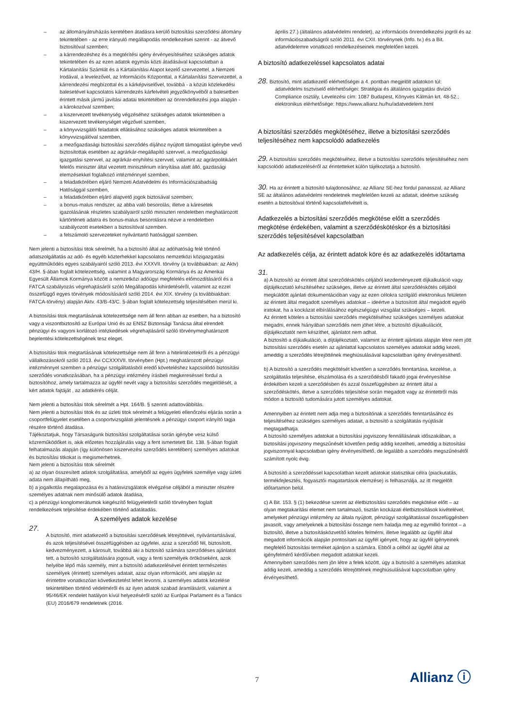– az állományátruházás keretében átadásra kerülő biztosítási szerződési állomány tekintetében - az erre irányuló megállapodás rendelkezései szerint - az átvevő biztosítóval szemben;
– a kárrendezéshez és a megtérítési igény érvényesítéséhez szükséges adatok tekintetében és az ezen adatok egymás közti átadásával kapcsolatban a Kártalanítási Számlát és a Kártalanítási Alapot kezelő szervezettel, a Nemzeti Irodával, a levelezővel, az Információs Központtal, a Kártalanítási Szervezettel, a kárrendezési megbízottal és a kárképviselővel, továbbá - a közúti közlekedési balesetével kapcsolatos kárrendezés kárfelvételi jegyzőkönyvéből a balesetben érintett másik jármű javítási adatai tekintetében az önrendelkezési joga alapján - a károkozóval szemben;
– a kiszervezett tevékenység végzéséhez szükséges adatok tekintetében a kiszervezett tevékenységet végzővel szemben,
– a könyvvizsgálói feladatok ellátásához szükséges adatok tekintetében a könyvvizsgálóval szemben,
– a mezőgazdasági biztosítási szerződés díjához nyújtott támogatást igénybe vevő biztosítottak esetében az agrárkár-megállapító szervvel, a mezőgazdasági igazgatási szervvel, az agrárkár-enyhítési szervvel, valamint az agrárpolitikáért felelős miniszter által vezetett minisztérium irányítása alatt álló, gazdasági elemzésekkel foglalkozó intézménnyel szemben,
– a feladatkörében eljáró Nemzeti Adatvédelmi és Információszabadság Hatósággal szemben,
– a feladatkörében eljáró alapvető jogok biztosával szemben;
– a bonus-malus rendszer, az abba való besorolás, illetve a káresetek igazolásának részletes szabályairól szóló miniszteri rendeletben meghatározott kártörténeti adatra és bonus-malus besorolásra nézve a rendeletben szabályozott esetekben a biztosítóval szemben.
– a felszámoló szervezeteket nyilvántartó hatósággal szemben.
Nem jelenti a biztosítási titok sérelmét, ha a biztosító által az adóhatóság felé történő adatszolgáltatás az adó- és egyéb közterhekkel kapcsolatos nemzetközi közigazgatási együttműködés egyes szabályairól szóló 2013. évi XXXVII. törvény (a továbbiakban: az Aktv) 43/H. §-ában foglalt kötelezettség, valamint a Magyarország Kormánya és az Amerikai Egyesült Államok Kormánya között a nemzetközi adóügyi megfelelés előmozdításáról és a FATCA szabályozás végrehajtásáról szóló Megállapodás kihirdetéséről, valamint az ezzel összefüggő egyes törvények módosításáról szóló 2014. évi XIX. törvény (a továbbiakban: FATCA-törvény) alapján Aktv. 43/B-43/C. §-ában foglalt kötelezettség teljesítésében merül ki.
A biztosítási titok megtartásának kötelezettsége nem áll fenn abban az esetben, ha a biztosító vagy a viszontbiztosító az Európai Unió és az ENSZ Biztonsági Tanácsa által elrendelt pénzügyi és vagyoni korlátozó intézkedések végrehajtásáról szóló törvénymeghatározott bejelentési kötelezettségének tesz eleget.
A biztosítási titok megtartásának kötelezettsége nem áll fenn a hitelintézetekről és a pénzügyi vállalkozásokról szóló 2013. évi CCXXXVII. törvényben (Hpt.) meghatározott pénzügyi intézménnyel szemben a pénzügyi szolgáltatásból eredő követeléshez kapcsolódó biztosítási szerződés vonatkozásában, ha a pénzügyi intézmény írásbeli megkereséssel fordul a biztosítóhoz, amely tartalmazza az ügyfél nevét vagy a biztosítási szerződés megjelölését, a kért adatok fajtáját , az adatkérés célját.
Nem jelenti a biztosítási titok sérelmét a Hpt. 164/B. § szerinti adattovábbítás.
Nem jelenti a biztosítási titok és az üzleti titok sérelmét a felügyeleti ellenőrzési eljárás során a csoportfelügyelet esetében a csoportvizsgálati jelentésnek a pénzügyi csoport irányító tagja részére történő átadása.
Tájékoztatjuk, hogy Társaságunk biztosítási szolgáltatásai során igénybe vesz külső közreműködőket is, akik előzetes hozzájárulás vagy a fent ismertetett Bit. 138. §-ában foglalt felhatalmazás alapján (így különösen kiszervezési szerződés keretében) személyes adatokat és biztosítási titkokat is megismerhetnek.
Nem jelenti a biztosítási titok sérelmét
a) az olyan összesített adatok szolgáltatása, amelyből az egyes ügyfelek személye vagy üzleti adata nem állapítható meg,
b) a jogalkotás megalapozása és a hatásvizsgálatok elvégzése céljából a miniszter részére személyes adatnak nem minősülő adatok átadása,
c) a pénzügyi konglomerátumok kiegészítő felügyeletéről szóló törvényben foglalt rendelkezések teljesítése érdekében történő adatátadás.
A személyes adatok kezelése
27.
A biztosító, mint adatkezelő a biztosítási szerződések létrejöttével, nyilvántartásával, és azok teljesítésével összefüggésben az ügyfelei, azaz a szerződő fél, biztosított, kedvezményezett, a károsult, továbbá aki a biztosító számára szerződéses ajánlatot tett, a biztosító szolgáltatására jogosult, vagy a fenti személyek örököseként, azok helyébe lépő más személy, mint a biztosító adatkezelésével érintett természetes személyek (érintett) személyes adatait, azaz olyan információt, ami alapján az érintettre vonatkozóan következtetést lehet levonni, a személyes adatok kezelése tekintetében történő védelméről és az ilyen adatok szabad áramlásáról, valamint a 95/46/EK rendelet hatályon kívül helyezéséről szóló az Európai Parlament és a Tanács (EU) 2016/679 rendeletnek (2016.
április 27.) (általános adatvédelmi rendelet), az információs önrendelkezési jogról és az információszabadságról szóló 2011. évi CXII. törvénynek (Info. tv.) és a Bit. adatvédelemre vonatkozó rendelkezéseinek megfelelően kezeli.
A biztosító adatkezeléssel kapcsolatos adatai
28. Biztosító, mint adatkezelő elérhetőségei a 4. pontban megjelölt adatokon túl:
adatvédelmi tisztviselő elérhetőségei: Stratégiai és általános igazgatási divízió Compliance osztály, Levelezési cím: 1087 Budapest, Könyves Kálmán krt. 48-52.; elektronikus elérhetősége: https://www.allianz.hu/hu/adatvedelem.html
A biztosítási szerződés megkötéséhez, illetve a biztosítási szerződés teljesítéséhez nem kapcsolódó adatkezelés
29. A biztosítási szerződés megkötéséhez, illetve a biztosítási szerződés teljesítéséhez nem kapcsolódó adatkezeléséről az érintetteket külön tájékoztatja a biztosító.
30. Ha az érintett a biztosító tulajdonosához, az Allianz SE-hez fordul panasszal, az Allianz SE az általános adatvédelmi rendeletnek megfelelően kezeli az adatait, ideértve szükség esetén a biztosítóval történő kapcsolatfelvételt is.
Adatkezelés a biztosítási szerződés megkötése előtt a szerződés megkötése érdekében, valamint a szerződéskötéskor és a biztosítási szerződés teljesítésével kapcsolatban
Az adatkezelés célja, az érintett adatok köre és az adatkezelés időtartama
31.
a) A biztosító az érintett által szerződéskötés céljából kezdeményezett díjkalkuláció vagy díjtájékoztató készítéséhez szükséges, illetve az érintett által szerződéskötés céljából megküldött ajánlati dokumentációban vagy az ezen célokra szolgáló elektronikus felületen az érintett által megadott személyes adatokat – ideértve a biztosított által megadott egyéb iratokat, ha a kockázat elbírálásához egészségügyi vizsgálat szükséges – kezeli.
Az érintett köteles a biztosítási szerződés megkötéséhez szükséges személyes adatokat megadni, ennek hiányában szerződés nem jöhet létre, a biztosító díjkalkulációt, díjtájékoztatót nem készíthet, ajánlatot nem adhat.
A biztosító a díjkalkuláció, a díjtájékoztató, valamint az érintett ajánlata alapján létre nem jött biztosítási szerződés esetén az ajánlattal kapcsolatos személyes adatokat addig kezeli, ameddig a szerződés létrejöttének meghiúsulásával kapcsolatban igény érvényesíthető.
b) A biztosító a szerződés megkötését követően a szerződés fenntartása, kezelése, a szolgáltatás teljesítése, elszámolása és a szerződésből fakadó jogai érvényesítése érdekében kezeli a szerződésben és azzal összefüggésben az érintett által a szerződéskötés, illetve a szerződés teljesítése során megadott vagy az érintettről más módon a biztosító tudomására jutott személyes adatokat.
Amennyiben az érintett nem adja meg a biztosítónak a szerződés fenntartásához és teljesítéséhez szükséges személyes adatait, a biztosító a szolgáltatás nyújtását megtagadhatja.
A biztosító személyes adatokat a biztosítási jogviszony fennállásának időszakában, a biztosítási jogviszony megszűnését követően pedig addig kezelheti, ameddig a biztosítási jogviszonnyal kapcsolatban igény érvényesíthető, de legalább a szerződés megszűnésétől számított nyolc évig.
A biztosító a szerződéssel kapcsolatban kezelt adatokat statisztikai célra (piackutatás, termékfejlesztés, fogyasztói magatartások elemzése) is felhasználja, az itt megjelölt időtartamon belül.
c) A Bit. 153. § (1) bekezdése szerint az életbiztosítási szerződés megkötése előtt – az olyan megtakarítási elemet nem tartalmazó, tisztán kockázati életbiztosítások kivételével, amelyeket pénzügyi intézmény az általa nyújtott, pénzügyi szolgáltatással összefüggésben javasolt, vagy amelyeknek a biztosítási összege nem haladja meg az egymillió forintot – a biztosító, illetve a biztosításközvetítő köteles felmérni, illetve legalább az ügyfél által megadott információk alapján pontosítani az ügyfél igényeit, hogy az ügyfél igényeinek megfelelő biztosítási terméket ajánljon a számára. Ebből a célból az ügyfél által az igényfelmérő kérdőívben megadott adatokat kezeli.
Amennyiben szerződés nem jön létre a felek között, úgy a biztosító a személyes adatokat addig kezeli, ameddig a szerződés létrejöttének meghiúsulásával kapcsolatban igény érvényesíthető.
7 Allianz ⓘ